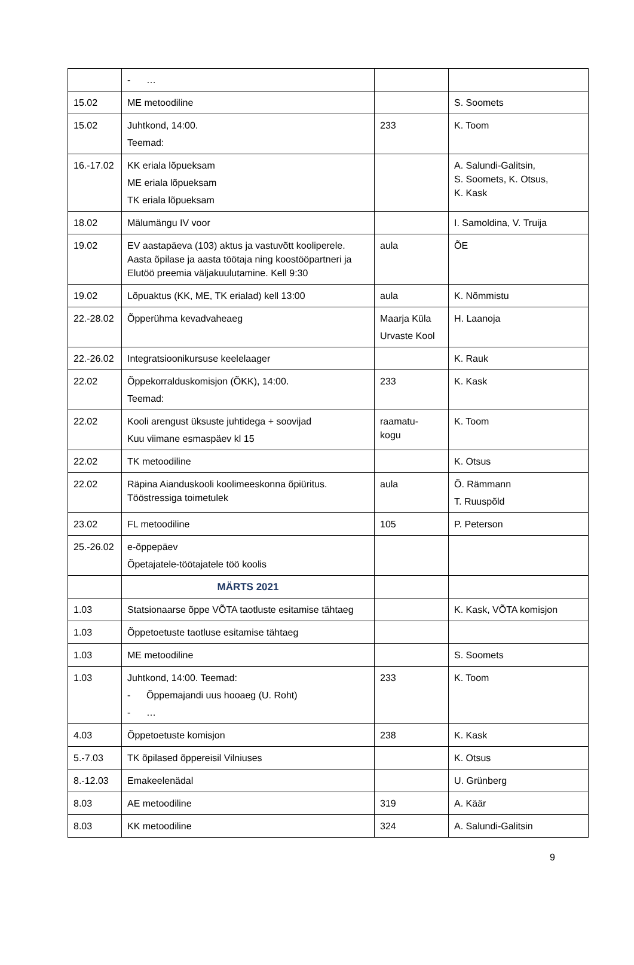| | - … | | |
| 15.02 | ME metoodiline | | S. Soomets |
| 15.02 | Juhtkond, 14:00. Teemad: | 233 | K. Toom |
| 16.-17.02 | KK eriala lõpueksam ME eriala lõpueksam TK eriala lõpueksam | | A. Salundi-Galitsin, S. Soomets, K. Otsus, K. Kask |
| 18.02 | Mälumängu IV voor | | I. Samoldina, V. Truija |
| 19.02 | EV aastapäeva (103) aktus ja vastuvõtt kooliperele. Aasta õpilase ja aasta töötaja ning koostööpartneri ja Elutöö preemia väljakuulutamine. Kell 9:30 | aula | ÕE |
| 19.02 | Lõpuaktus (KK, ME, TK erialad) kell 13:00 | aula | K. Nõmmistu |
| 22.-28.02 | Õpperühma kevadvaheaeg | Maarja Küla Urvaste Kool | H. Laanoja |
| 22.-26.02 | Integratsioonikursuse keelelaager | | K. Rauk |
| 22.02 | Õppekorralduskomisjon (ÕKK), 14:00. Teemad: | 233 | K. Kask |
| 22.02 | Kooli arengust üksuste juhtidega + soovijad Kuu viimane esmaspäev kl 15 | raamatu- kogu | K. Toom |
| 22.02 | TK metoodiline | | K. Otsus |
| 22.02 | Räpina Aianduskooli koolimeeskonna õpiüritus. Tööstressiga toimetulek | aula | Õ. Rämmann T. Ruuspõld |
| 23.02 | FL metoodiline | 105 | P. Peterson |
| 25.-26.02 | e-õppepäev Õpetajatele-töötajatele töö koolis | | |
| | MÄRTS 2021 | | |
| 1.03 | Statsionaarse õppe VÕTA taotluste esitamise tähtaeg | | K. Kask, VÕTA komisjon |
| 1.03 | Õppetoetuste taotluse esitamise tähtaeg | | |
| 1.03 | ME metoodiline | | S. Soomets |
| 1.03 | Juhtkond, 14:00. Teemad: - Õppemajandi uus hooaeg (U. Roht) - … | 233 | K. Toom |
| 4.03 | Õppetoetuste komisjon | 238 | K. Kask |
| 5.-7.03 | TK õpilased õppereisil Vilniuses | | K. Otsus |
| 8.-12.03 | Emakeelenädal | | U. Grünberg |
| 8.03 | AE metoodiline | 319 | A. Käär |
| 8.03 | KK metoodiline | 324 | A. Salundi-Galitsin |
9